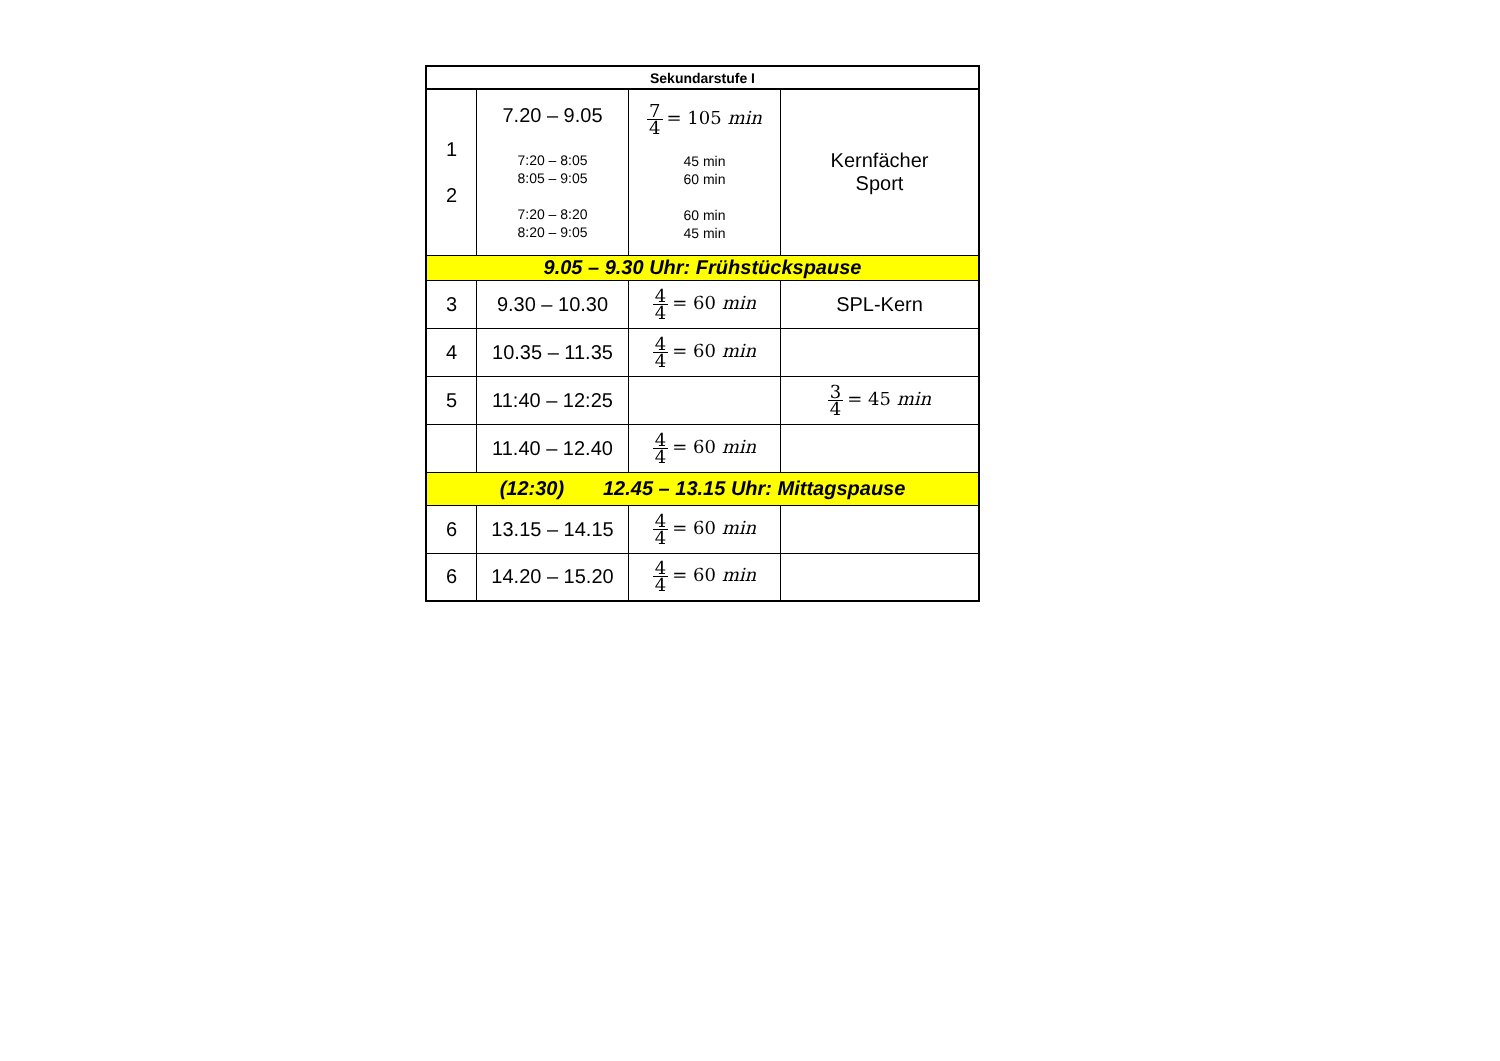| Sekundarstufe I | | | |
| --- | --- | --- | --- |
| 1 2 | 7.20 – 9.05 7:20 – 8:05 8:05 – 9:05 7:20 – 8:20 8:20 – 9:05 | 7 4 = 105 min 45 min 60 min 60 min 45 min | Kernfächer Sport |
| 9.05 – 9.30 Uhr: Frühstückspause | | | |
| 3 | 9.30 – 10.30 | 4 4 = 60 min | SPL-Kern |
| 4 | 10.35 – 11.35 | 4 4 = 60 min | |
| 5 | 11:40 – 12:25 | | 3 4 = 45 min |
| | 11.40 – 12.40 | 4 4 = 60 min | |
| (12:30) 12.45 – 13.15 Uhr: Mittagspause | | | |
| 6 | 13.15 – 14.15 | 4 4 = 60 min | |
| 6 | 14.20 – 15.20 | 4 4 = 60 min | |